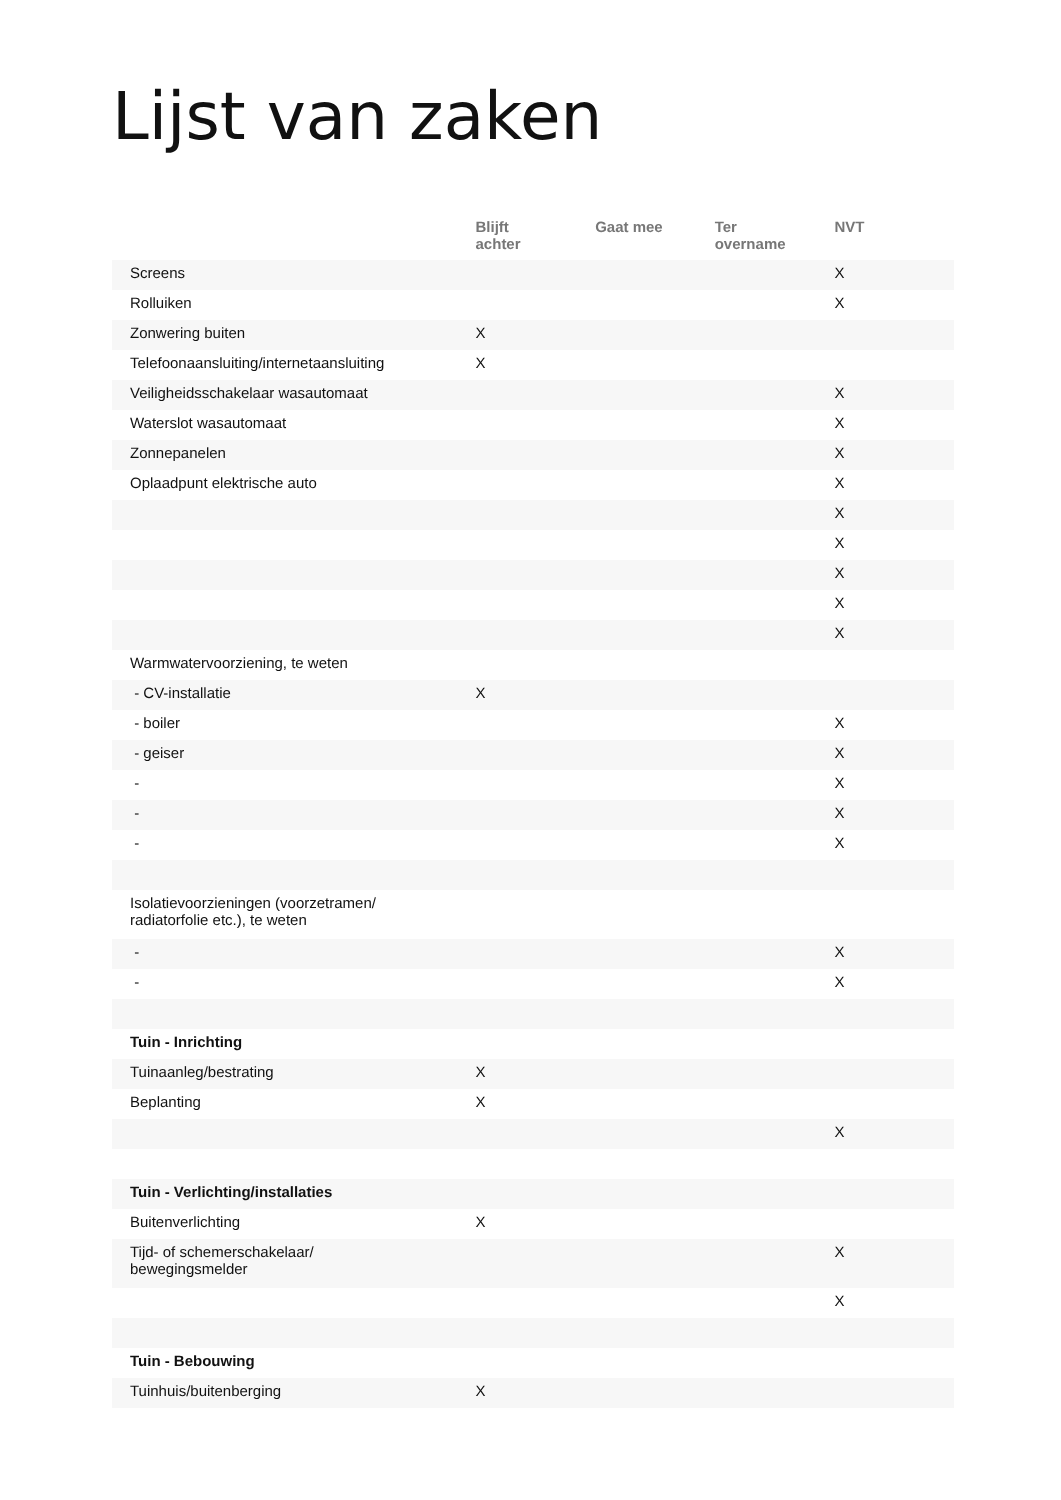Lijst van zaken
| | Blijft achter | Gaat mee | Ter overname | NVT |
| --- | --- | --- | --- | --- |
| Screens | | | | X |
| Rolluiken | | | | X |
| Zonwering buiten | X | | | |
| Telefoonaansluiting/internetaansluiting | X | | | |
| Veiligheidsschakelaar wasautomaat | | | | X |
| Waterslot wasautomaat | | | | X |
| Zonnepanelen | | | | X |
| Oplaadpunt elektrische auto | | | | X |
| | | | | X |
| | | | | X |
| | | | | X |
| | | | | X |
| | | | | X |
| Warmwatervoorziening, te weten | | | | |
| - CV-installatie | X | | | |
| - boiler | | | | X |
| - geiser | | | | X |
| - | | | | X |
| - | | | | X |
| - | | | | X |
| Isolatievoorzieningen (voorzetramen/ radiatorfolie etc.), te weten | | | | |
| - | | | | X |
| - | | | | X |
| Tuin - Inrichting | | | | |
| Tuinaanleg/bestrating | X | | | |
| Beplanting | X | | | |
| | | | | X |
| Tuin - Verlichting/installaties | | | | |
| Buitenverlichting | X | | | |
| Tijd- of schemerschakelaar/ bewegingsmelder | | | | X |
| | | | | X |
| Tuin - Bebouwing | | | | |
| Tuinhuis/buitenberging | X | | | |